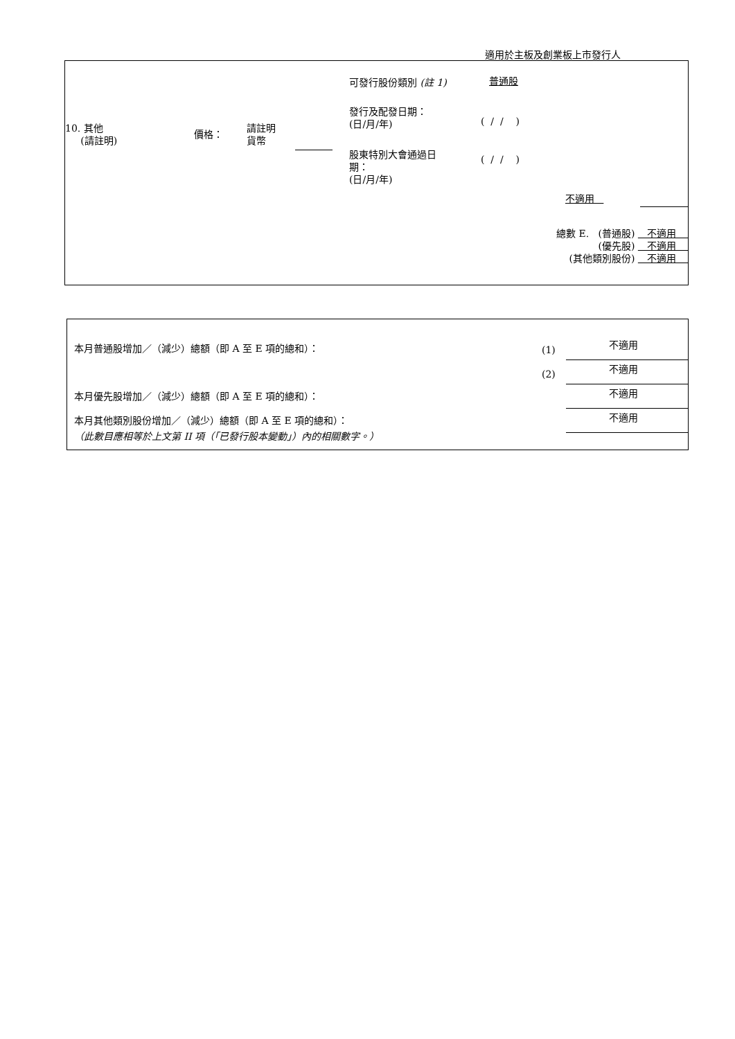適用於主板及創業板上市發行人
可發行股份類別 (註 1) 普通股
10. 其他
(請註明)
價格：
請註明
貨幣
發行及配發日期：
(日/月/年)
( / / )
股東特別大會通過日
期：
(日/月/年)
( / / )
不適用
總數 E. (普通股) 不適用
(優先股) 不適用
(其他類別股份) 不適用
本月普通股增加／（減少）總額（即 A 至 E 項的總和）：
(1) 不適用
(2) 不適用
本月優先股增加／（減少）總額（即 A 至 E 項的總和）：
不適用
本月其他類別股份增加／（減少）總額（即 A 至 E 項的總和）：
不適用
（此數目應相等於上文第 II 項（「已發行股本變動」）內的相關數字。）